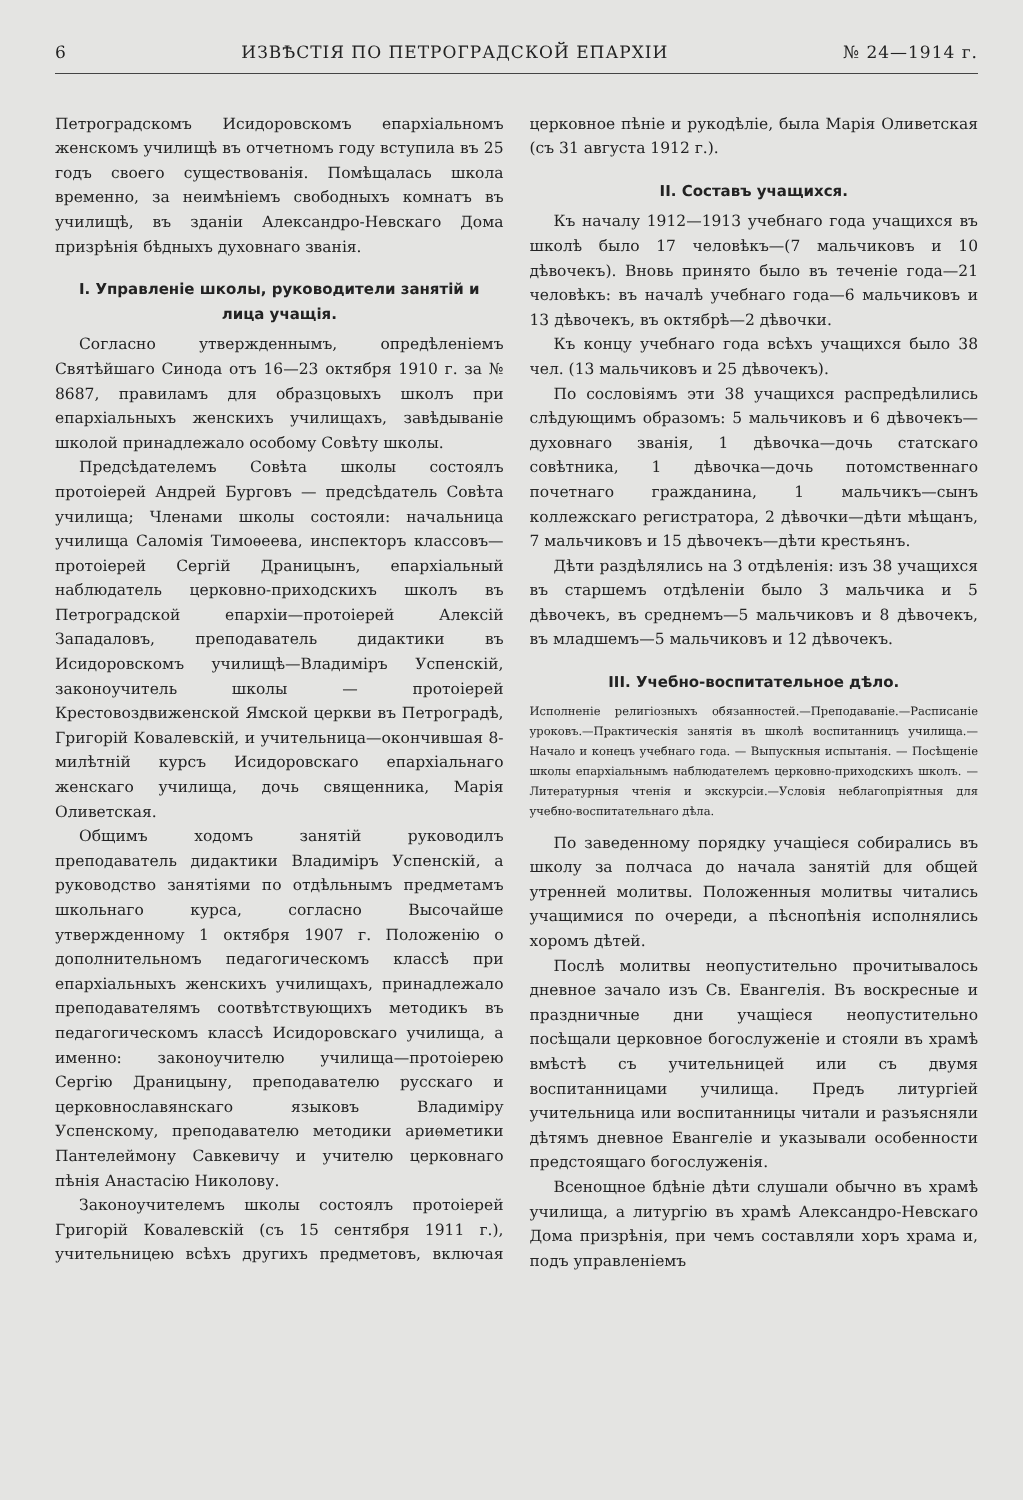6 ИЗВѢСТІЯ ПО ПЕТРОГРАДСКОЙ ЕПАРХІИ № 24—1914 г.
Петроградскомъ Исидоровскомъ епархіальномъ женскомъ училищѣ въ отчетномъ году вступила въ 25 годъ своего существованія. Помѣщалась школа временно, за неимѣніемъ свободныхъ комнатъ въ училищѣ, въ зданіи Александро-Невскаго Дома призрѣнія бѣдныхъ духовнаго званія.
I. Управленіе школы, руководители занятій и лица учащія.
Согласно утвержденнымъ, опредѣленіемъ Святѣйшаго Синода отъ 16—23 октября 1910 г. за № 8687, правиламъ для образцовыхъ школъ при епархіальныхъ женскихъ училищахъ, завѣдываніе школой принадлежало особому Совѣту школы.
Предсѣдателемъ Совѣта школы состоялъ протоіерей Андрей Бурговъ — предсѣдатель Совѣта училища; Членами школы состояли: начальница училища Саломія Тимоѳеева, инспекторъ классовъ—протоіерей Сергій Драницынъ, епархіальный наблюдатель церковно-приходскихъ школъ въ Петроградской епархіи—протоіерей Алексій Западаловъ, преподаватель дидактики въ Исидоровскомъ училищѣ—Владиміръ Успенскій, законоучитель школы — протоіерей Крестовоздвиженской Ямской церкви въ Петроградѣ, Григорій Ковалевскій, и учительница—окончившая 8-милѣтній курсъ Исидоровскаго епархіальнаго женскаго училища, дочь священника, Марія Оливетская.
Общимъ ходомъ занятій руководилъ преподаватель дидактики Владиміръ Успенскій, а руководство занятіями по отдѣльнымъ предметамъ школьнаго курса, согласно Высочайше утвержденному 1 октября 1907 г. Положенію о дополнительномъ педагогическомъ классѣ при епархіальныхъ женскихъ училищахъ, принадлежало преподавателямъ соотвѣтствующихъ методикъ въ педагогическомъ классѣ Исидоровскаго училища, а именно: законоучителю училища—протоіерею Сергію Драницыну, преподавателю русскаго и церковнославянскаго языковъ Владиміру Успенскому, преподавателю методики ариѳметики Пантелеймону Савкевичу и учителю церковнаго пѣнія Анастасію Николову.
Законоучителемъ школы состоялъ протоіерей Григорій Ковалевскій (съ 15 сентября 1911 г.), учительницею всѣхъ другихъ предметовъ, включая церковное пѣніе и рукодѣліе, была Марія Оливетская (съ 31 августа 1912 г.).
II. Составъ учащихся.
Къ началу 1912—1913 учебнаго года учащихся въ школѣ было 17 человѣкъ—(7 мальчиковъ и 10 дѣвочекъ). Вновь принято было въ теченіе года—21 человѣкъ: въ началѣ учебнаго года—6 мальчиковъ и 13 дѣвочекъ, въ октябрѣ—2 дѣвочки.
Къ концу учебнаго года всѣхъ учащихся было 38 чел. (13 мальчиковъ и 25 дѣвочекъ).
По сословіямъ эти 38 учащихся распредѣлились слѣдующимъ образомъ: 5 мальчиковъ и 6 дѣвочекъ—духовнаго званія, 1 дѣвочка—дочь статскаго совѣтника, 1 дѣвочка—дочь потомственнаго почетнаго гражданина, 1 мальчикъ—сынъ коллежскаго регистратора, 2 дѣвочки—дѣти мѣщанъ, 7 мальчиковъ и 15 дѣвочекъ—дѣти крестьянъ.
Дѣти раздѣлялись на 3 отдѣленія: изъ 38 учащихся въ старшемъ отдѣленіи было 3 мальчика и 5 дѣвочекъ, въ среднемъ—5 мальчиковъ и 8 дѣвочекъ, въ младшемъ—5 мальчиковъ и 12 дѣвочекъ.
III. Учебно-воспитательное дѣло.
Исполненіе религіозныхъ обязанностей.—Преподаваніе.—Расписаніе уроковъ.—Практическія занятія въ школѣ воспитанницъ училища.—Начало и конецъ учебнаго года. — Выпускныя испытанія. — Посѣщеніе школы епархіальнымъ наблюдателемъ церковно-приходскихъ школъ. — Литературныя чтенія и экскурсіи.—Условія неблагопріятныя для учебно-воспитательнаго дѣла.
По заведенному порядку учащіеся собирались въ школу за полчаса до начала занятій для общей утренней молитвы. Положенныя молитвы читались учащимися по очереди, а пѣснопѣнія исполнялись хоромъ дѣтей.
Послѣ молитвы неопустительно прочитывалось дневное зачало изъ Св. Евангелія. Въ воскресные и праздничные дни учащіеся неопустительно посѣщали церковное богослуженіе и стояли въ храмѣ вмѣстѣ съ учительницей или съ двумя воспитанницами училища. Предъ литургіей учительница или воспитанницы читали и разъясняли дѣтямъ дневное Евангеліе и указывали особенности предстоящаго богослуженія.
Всенощное бдѣніе дѣти слушали обычно въ храмѣ училища, а литургію въ храмѣ Александро-Невскаго Дома призрѣнія, при чемъ составляли хоръ храма и, подъ управленіемъ